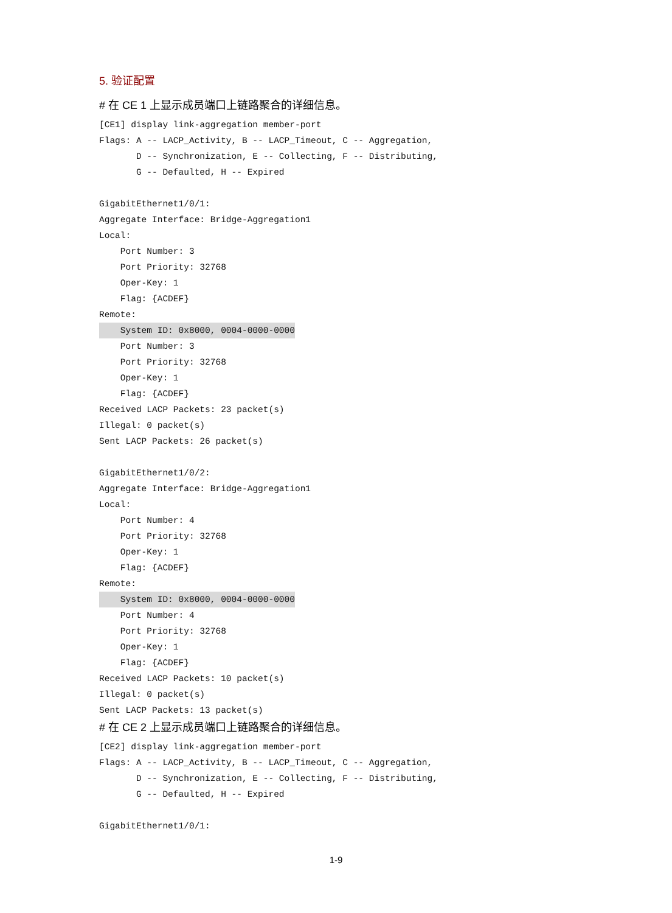5. 验证配置
# 在 CE 1 上显示成员端口上链路聚合的详细信息。
[CE1] display link-aggregation member-port
Flags: A -- LACP_Activity, B -- LACP_Timeout, C -- Aggregation,
       D -- Synchronization, E -- Collecting, F -- Distributing,
       G -- Defaulted, H -- Expired

GigabitEthernet1/0/1:
Aggregate Interface: Bridge-Aggregation1
Local:
    Port Number: 3
    Port Priority: 32768
    Oper-Key: 1
    Flag: {ACDEF}
Remote:
    System ID: 0x8000, 0004-0000-0000
    Port Number: 3
    Port Priority: 32768
    Oper-Key: 1
    Flag: {ACDEF}
Received LACP Packets: 23 packet(s)
Illegal: 0 packet(s)
Sent LACP Packets: 26 packet(s)

GigabitEthernet1/0/2:
Aggregate Interface: Bridge-Aggregation1
Local:
    Port Number: 4
    Port Priority: 32768
    Oper-Key: 1
    Flag: {ACDEF}
Remote:
    System ID: 0x8000, 0004-0000-0000
    Port Number: 4
    Port Priority: 32768
    Oper-Key: 1
    Flag: {ACDEF}
Received LACP Packets: 10 packet(s)
Illegal: 0 packet(s)
Sent LACP Packets: 13 packet(s)
# 在 CE 2 上显示成员端口上链路聚合的详细信息。
[CE2] display link-aggregation member-port
Flags: A -- LACP_Activity, B -- LACP_Timeout, C -- Aggregation,
       D -- Synchronization, E -- Collecting, F -- Distributing,
       G -- Defaulted, H -- Expired

GigabitEthernet1/0/1:
1-9